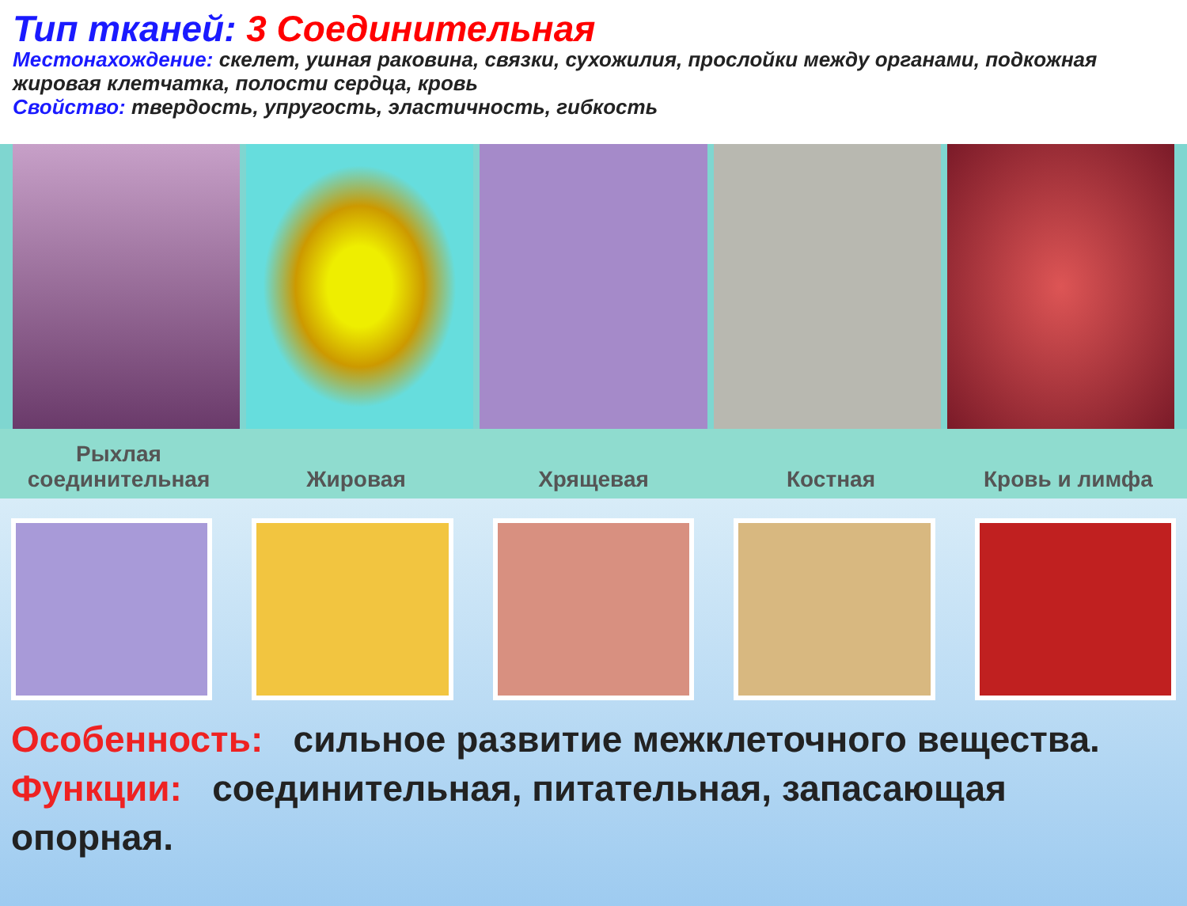Тип тканей: 3 Соединительная
Местонахождение: скелет, ушная раковина, связки, сухожилия, прослойки между органами, подкожная жировая клетчатка, полости сердца, кровь
Свойство: твердость, упругость, эластичность, гибкость
Рыхлая
соединительная
Жировая
Хрящевая
Костная
Кровь и лимфа
Особенность: сильное развитие межклеточного вещества.
Функции: соединительная, питательная, запасающая опорная.